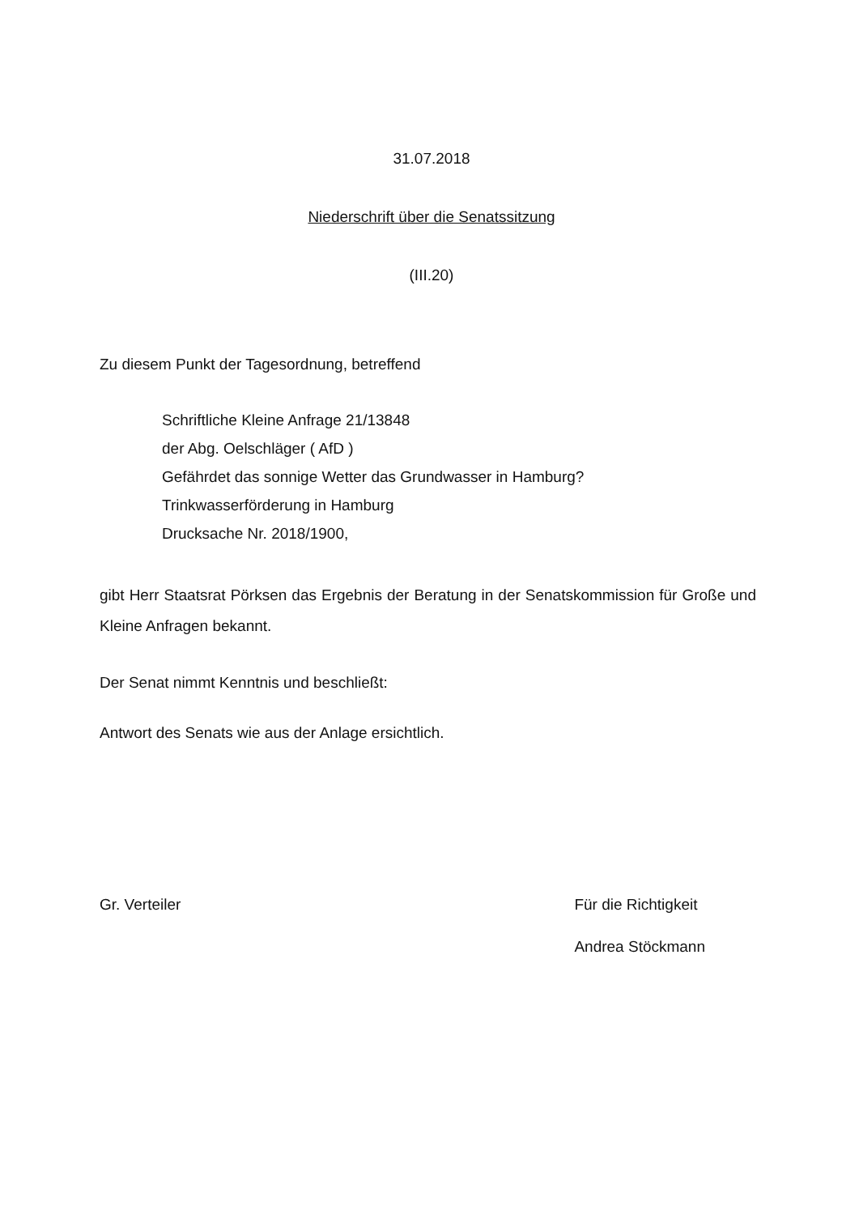31.07.2018
Niederschrift über die Senatssitzung
(III.20)
Zu diesem Punkt der Tagesordnung, betreffend
Schriftliche Kleine Anfrage 21/13848
der Abg. Oelschläger ( AfD )
Gefährdet das sonnige Wetter das Grundwasser in Hamburg?
Trinkwasserförderung in Hamburg
Drucksache Nr. 2018/1900,
gibt Herr Staatsrat Pörksen das Ergebnis der Beratung in der Senatskommission für Große und Kleine Anfragen bekannt.
Der Senat nimmt Kenntnis und beschließt:
Antwort des Senats wie aus der Anlage ersichtlich.
Gr. Verteiler Für die Richtigkeit
Andrea Stöckmann